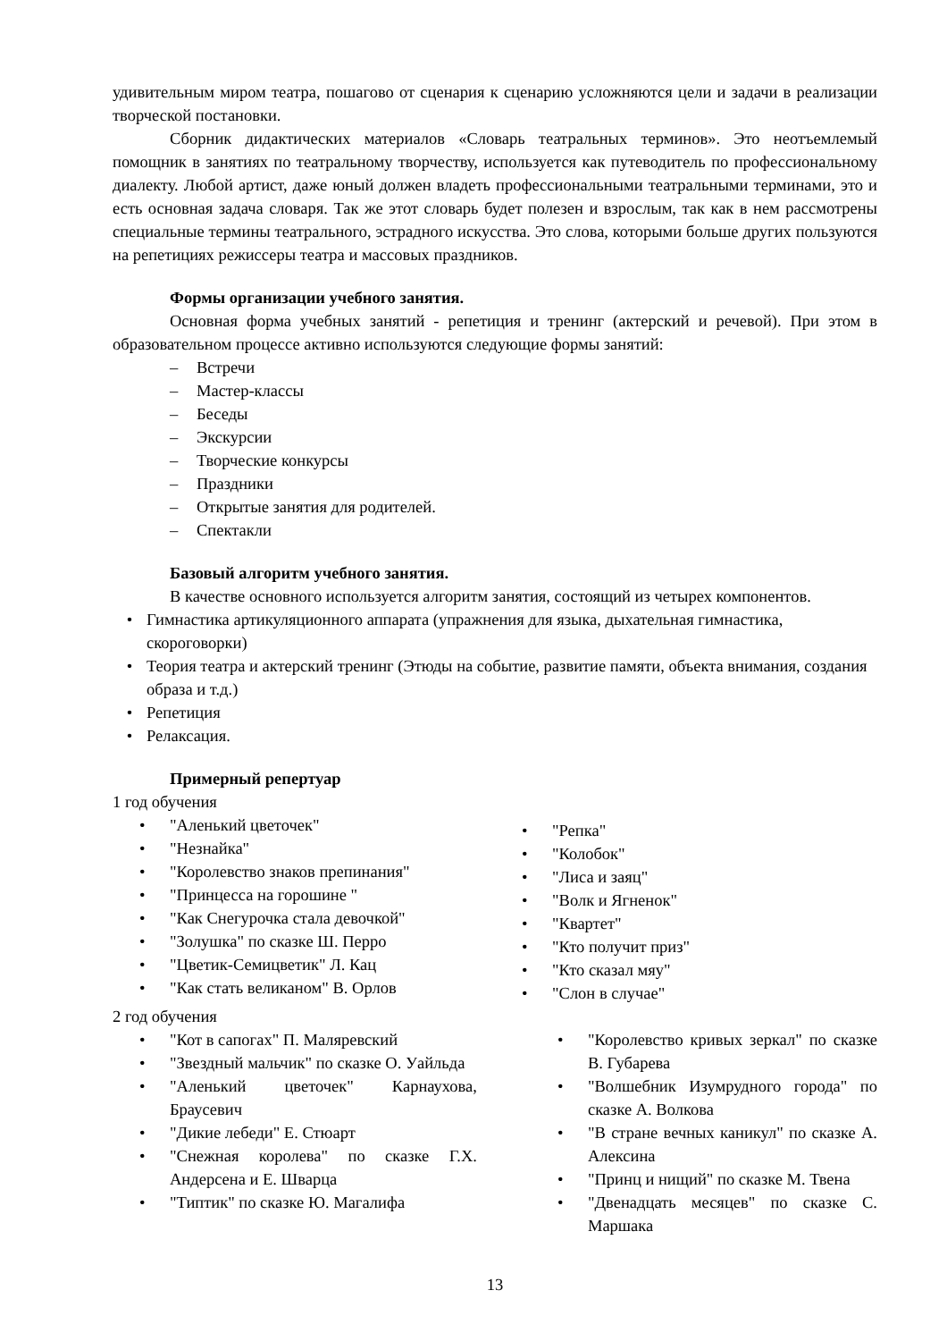удивительным миром театра, пошагово от сценария к сценарию усложняются цели и задачи в реализации творческой постановки.
Сборник дидактических материалов «Словарь театральных терминов». Это неотъемлемый помощник в занятиях по театральному творчеству, используется как путеводитель по профессиональному диалекту. Любой артист, даже юный должен владеть профессиональными театральными терминами, это и есть основная задача словаря. Так же этот словарь будет полезен и взрослым, так как в нем рассмотрены специальные термины театрального, эстрадного искусства. Это слова, которыми больше других пользуются на репетициях режиссеры театра и массовых праздников.
Формы организации учебного занятия.
Основная форма учебных занятий - репетиция и тренинг (актерский и речевой). При этом в образовательном процессе активно используются следующие формы занятий:
– Встречи
– Мастер-классы
– Беседы
– Экскурсии
– Творческие конкурсы
– Праздники
– Открытые занятия для родителей.
– Спектакли
Базовый алгоритм учебного занятия.
В качестве основного используется алгоритм занятия, состоящий из четырех компонентов.
• Гимнастика артикуляционного аппарата (упражнения для языка, дыхательная гимнастика, скороговорки)
• Теория театра и актерский тренинг (Этюды на событие, развитие памяти, объекта внимания, создания образа и т.д.)
• Репетиция
• Релаксация.
Примерный репертуар
1 год обучения
• "Аленький цветочек"
• "Незнайка"
• "Королевство знаков препинания"
• "Принцесса на горошине "
• "Как Снегурочка стала девочкой"
• "Золушка" по сказке Ш. Перро
• "Цветик-Семицветик" Л. Кац
• "Как стать великаном" В. Орлов
• "Репка"
• "Колобок"
• "Лиса и заяц"
• "Волк и Ягненок"
• "Квартет"
• "Кто получит приз"
• "Кто сказал мяу"
• "Слон в случае"
2 год обучения
• "Кот в сапогах" П. Маляревский
• "Звездный мальчик" по сказке О. Уайльда
• "Аленький цветочек" Карнаухова, Браусевич
• "Дикие лебеди" Е. Стюарт
• "Снежная королева" по сказке Г.Х. Андерсена и Е. Шварца
• "Типтик" по сказке Ю. Магалифа
• "Королевство кривых зеркал" по сказке В. Губарева
• "Волшебник Изумрудного города" по сказке А. Волкова
• "В стране вечных каникул" по сказке А. Алексина
• "Принц и нищий" по сказке М. Твена
• "Двенадцать месяцев" по сказке С. Маршака
13